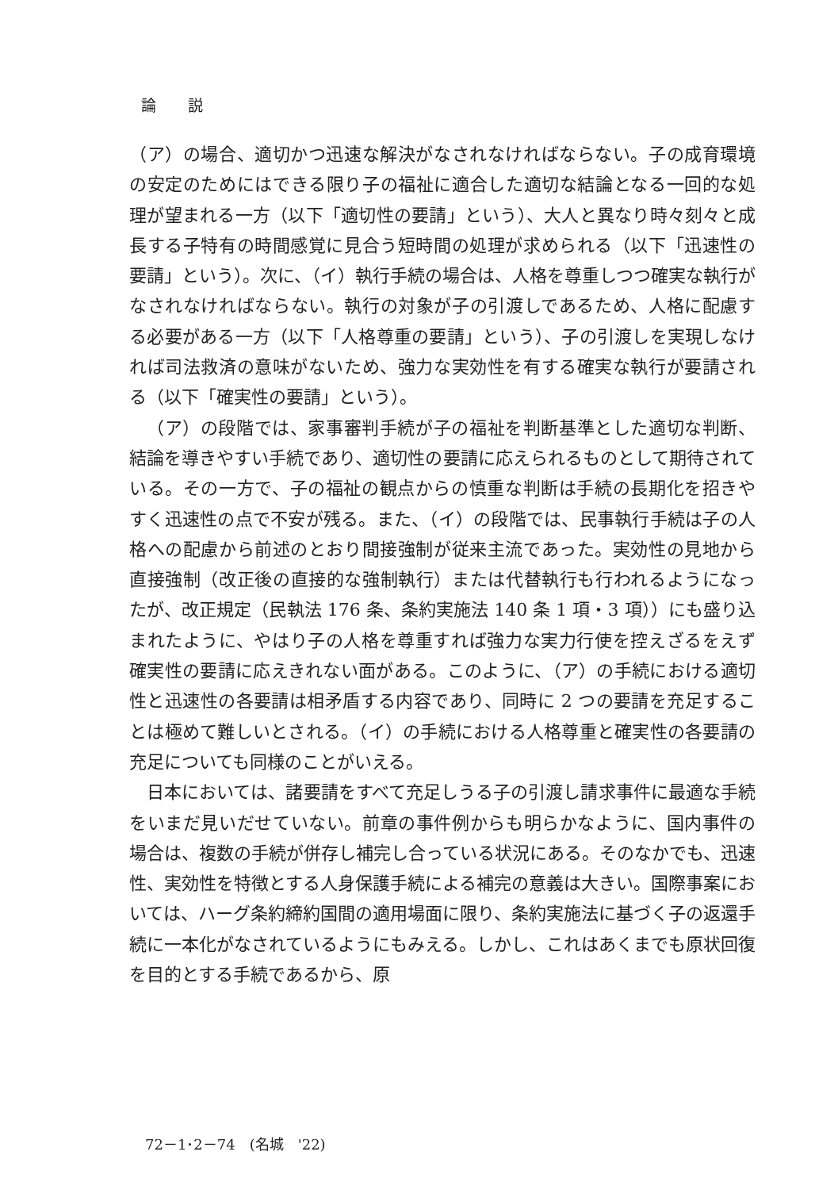論説
（ア）の場合、適切かつ迅速な解決がなされなければならない。子の成育環境の安定のためにはできる限り子の福祉に適合した適切な結論となる一回的な処理が望まれる一方（以下「適切性の要請」という）、大人と異なり時々刻々と成長する子特有の時間感覚に見合う短時間の処理が求められる（以下「迅速性の要請」という）。次に、（イ）執行手続の場合は、人格を尊重しつつ確実な執行がなされなければならない。執行の対象が子の引渡しであるため、人格に配慮する必要がある一方（以下「人格尊重の要請」という）、子の引渡しを実現しなければ司法救済の意味がないため、強力な実効性を有する確実な執行が要請される（以下「確実性の要請」という）。
（ア）の段階では、家事審判手続が子の福祉を判断基準とした適切な判断、結論を導きやすい手続であり、適切性の要請に応えられるものとして期待されている。その一方で、子の福祉の観点からの慎重な判断は手続の長期化を招きやすく迅速性の点で不安が残る。また、（イ）の段階では、民事執行手続は子の人格への配慮から前述のとおり間接強制が従来主流であった。実効性の見地から直接強制（改正後の直接的な強制執行）または代替執行も行われるようになったが、改正規定（民執法 176 条、条約実施法 140 条 1 項・3 項））にも盛り込まれたように、やはり子の人格を尊重すれば強力な実力行使を控えざるをえず確実性の要請に応えきれない面がある。このように、（ア）の手続における適切性と迅速性の各要請は相矛盾する内容であり、同時に 2 つの要請を充足することは極めて難しいとされる。（イ）の手続における人格尊重と確実性の各要請の充足についても同様のことがいえる。
日本においては、諸要請をすべて充足しうる子の引渡し請求事件に最適な手続をいまだ見いだせていない。前章の事件例からも明らかなように、国内事件の場合は、複数の手続が併存し補完し合っている状況にある。そのなかでも、迅速性、実効性を特徴とする人身保護手続による補完の意義は大きい。国際事案においては、ハーグ条約締約国間の適用場面に限り、条約実施法に基づく子の返還手続に一本化がなされているようにもみえる。しかし、これはあくまでも原状回復を目的とする手続であるから、原
72－1･2－74　(名城　'22)